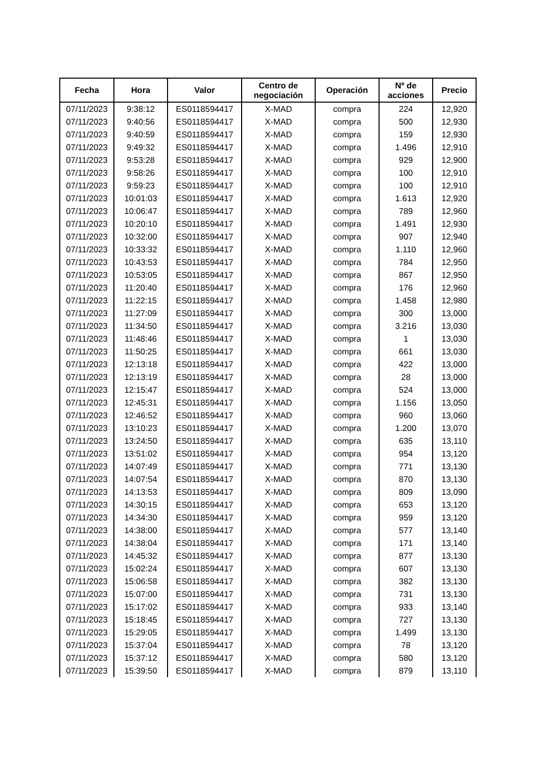| Fecha | Hora | Valor | Centro de negociación | Operación | Nº de acciones | Precio |
| --- | --- | --- | --- | --- | --- | --- |
| 07/11/2023 | 9:38:12 | ES0118594417 | X-MAD | compra | 224 | 12,920 |
| 07/11/2023 | 9:40:56 | ES0118594417 | X-MAD | compra | 500 | 12,930 |
| 07/11/2023 | 9:40:59 | ES0118594417 | X-MAD | compra | 159 | 12,930 |
| 07/11/2023 | 9:49:32 | ES0118594417 | X-MAD | compra | 1.496 | 12,910 |
| 07/11/2023 | 9:53:28 | ES0118594417 | X-MAD | compra | 929 | 12,900 |
| 07/11/2023 | 9:58:26 | ES0118594417 | X-MAD | compra | 100 | 12,910 |
| 07/11/2023 | 9:59:23 | ES0118594417 | X-MAD | compra | 100 | 12,910 |
| 07/11/2023 | 10:01:03 | ES0118594417 | X-MAD | compra | 1.613 | 12,920 |
| 07/11/2023 | 10:06:47 | ES0118594417 | X-MAD | compra | 789 | 12,960 |
| 07/11/2023 | 10:20:10 | ES0118594417 | X-MAD | compra | 1.491 | 12,930 |
| 07/11/2023 | 10:32:00 | ES0118594417 | X-MAD | compra | 907 | 12,940 |
| 07/11/2023 | 10:33:32 | ES0118594417 | X-MAD | compra | 1.110 | 12,960 |
| 07/11/2023 | 10:43:53 | ES0118594417 | X-MAD | compra | 784 | 12,950 |
| 07/11/2023 | 10:53:05 | ES0118594417 | X-MAD | compra | 867 | 12,950 |
| 07/11/2023 | 11:20:40 | ES0118594417 | X-MAD | compra | 176 | 12,960 |
| 07/11/2023 | 11:22:15 | ES0118594417 | X-MAD | compra | 1.458 | 12,980 |
| 07/11/2023 | 11:27:09 | ES0118594417 | X-MAD | compra | 300 | 13,000 |
| 07/11/2023 | 11:34:50 | ES0118594417 | X-MAD | compra | 3.216 | 13,030 |
| 07/11/2023 | 11:48:46 | ES0118594417 | X-MAD | compra | 1 | 13,030 |
| 07/11/2023 | 11:50:25 | ES0118594417 | X-MAD | compra | 661 | 13,030 |
| 07/11/2023 | 12:13:18 | ES0118594417 | X-MAD | compra | 422 | 13,000 |
| 07/11/2023 | 12:13:19 | ES0118594417 | X-MAD | compra | 28 | 13,000 |
| 07/11/2023 | 12:15:47 | ES0118594417 | X-MAD | compra | 524 | 13,000 |
| 07/11/2023 | 12:45:31 | ES0118594417 | X-MAD | compra | 1.156 | 13,050 |
| 07/11/2023 | 12:46:52 | ES0118594417 | X-MAD | compra | 960 | 13,060 |
| 07/11/2023 | 13:10:23 | ES0118594417 | X-MAD | compra | 1.200 | 13,070 |
| 07/11/2023 | 13:24:50 | ES0118594417 | X-MAD | compra | 635 | 13,110 |
| 07/11/2023 | 13:51:02 | ES0118594417 | X-MAD | compra | 954 | 13,120 |
| 07/11/2023 | 14:07:49 | ES0118594417 | X-MAD | compra | 771 | 13,130 |
| 07/11/2023 | 14:07:54 | ES0118594417 | X-MAD | compra | 870 | 13,130 |
| 07/11/2023 | 14:13:53 | ES0118594417 | X-MAD | compra | 809 | 13,090 |
| 07/11/2023 | 14:30:15 | ES0118594417 | X-MAD | compra | 653 | 13,120 |
| 07/11/2023 | 14:34:30 | ES0118594417 | X-MAD | compra | 959 | 13,120 |
| 07/11/2023 | 14:38:00 | ES0118594417 | X-MAD | compra | 577 | 13,140 |
| 07/11/2023 | 14:38:04 | ES0118594417 | X-MAD | compra | 171 | 13,140 |
| 07/11/2023 | 14:45:32 | ES0118594417 | X-MAD | compra | 877 | 13,130 |
| 07/11/2023 | 15:02:24 | ES0118594417 | X-MAD | compra | 607 | 13,130 |
| 07/11/2023 | 15:06:58 | ES0118594417 | X-MAD | compra | 382 | 13,130 |
| 07/11/2023 | 15:07:00 | ES0118594417 | X-MAD | compra | 731 | 13,130 |
| 07/11/2023 | 15:17:02 | ES0118594417 | X-MAD | compra | 933 | 13,140 |
| 07/11/2023 | 15:18:45 | ES0118594417 | X-MAD | compra | 727 | 13,130 |
| 07/11/2023 | 15:29:05 | ES0118594417 | X-MAD | compra | 1.499 | 13,130 |
| 07/11/2023 | 15:37:04 | ES0118594417 | X-MAD | compra | 78 | 13,120 |
| 07/11/2023 | 15:37:12 | ES0118594417 | X-MAD | compra | 580 | 13,120 |
| 07/11/2023 | 15:39:50 | ES0118594417 | X-MAD | compra | 879 | 13,110 |